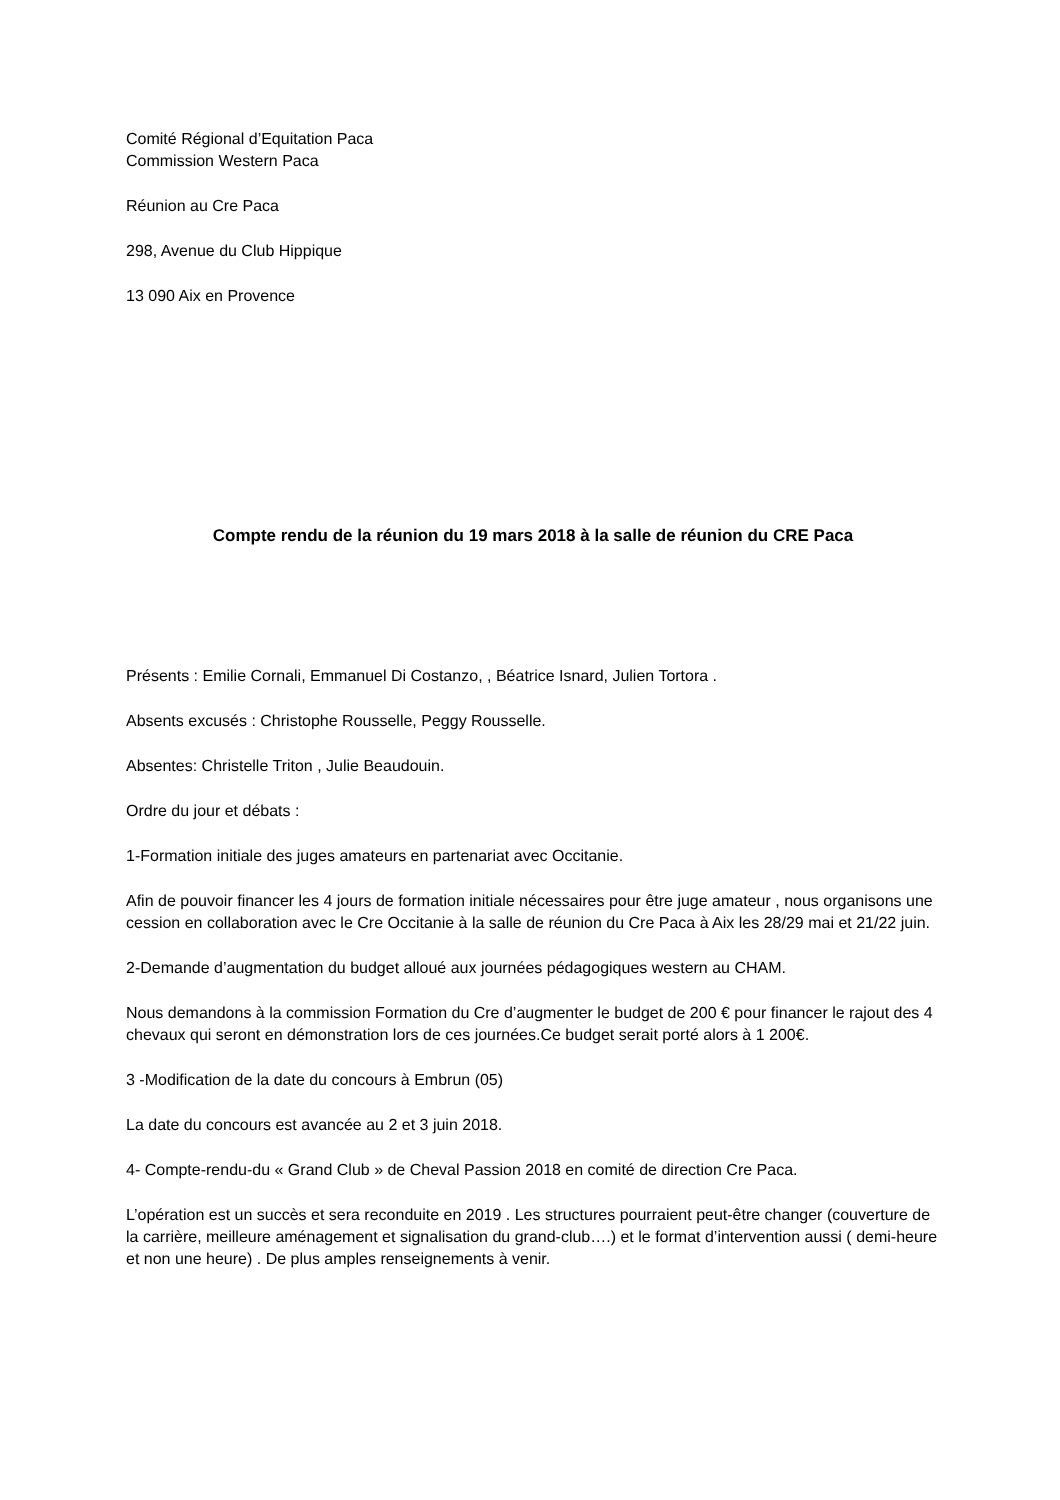Comité Régional d’Equitation Paca
Commission Western Paca
Réunion au Cre Paca
298, Avenue du Club Hippique
13 090 Aix en Provence
Compte rendu de la réunion du 19 mars 2018 à la salle de réunion du CRE Paca
Présents : Emilie Cornali, Emmanuel Di Costanzo, , Béatrice Isnard, Julien Tortora .
Absents excusés : Christophe Rousselle, Peggy Rousselle.
Absentes: Christelle Triton , Julie Beaudouin.
Ordre du jour et débats :
1-Formation initiale des juges amateurs en partenariat avec Occitanie.
Afin de pouvoir financer les 4 jours de formation initiale nécessaires pour être juge amateur , nous organisons une cession en collaboration avec le Cre Occitanie à la salle de réunion du Cre Paca à Aix les 28/29 mai et 21/22 juin.
2-Demande d’augmentation du budget alloué aux journées pédagogiques western au CHAM.
Nous demandons à la commission Formation du Cre d’augmenter le budget de 200 € pour financer le rajout des 4 chevaux qui seront en démonstration lors de ces journées.Ce budget serait porté alors à 1 200€.
3 -Modification de la date du concours à Embrun (05)
La date du concours est avancée au 2 et 3 juin 2018.
4- Compte-rendu-du « Grand Club » de Cheval Passion 2018 en comité de direction Cre Paca.
L’opération est un succès et sera reconduite en 2019 . Les structures pourraient peut-être changer (couverture de la carrière, meilleure aménagement et signalisation du grand-club….) et le format d’intervention aussi ( demi-heure et non une heure) . De plus amples renseignements à venir.